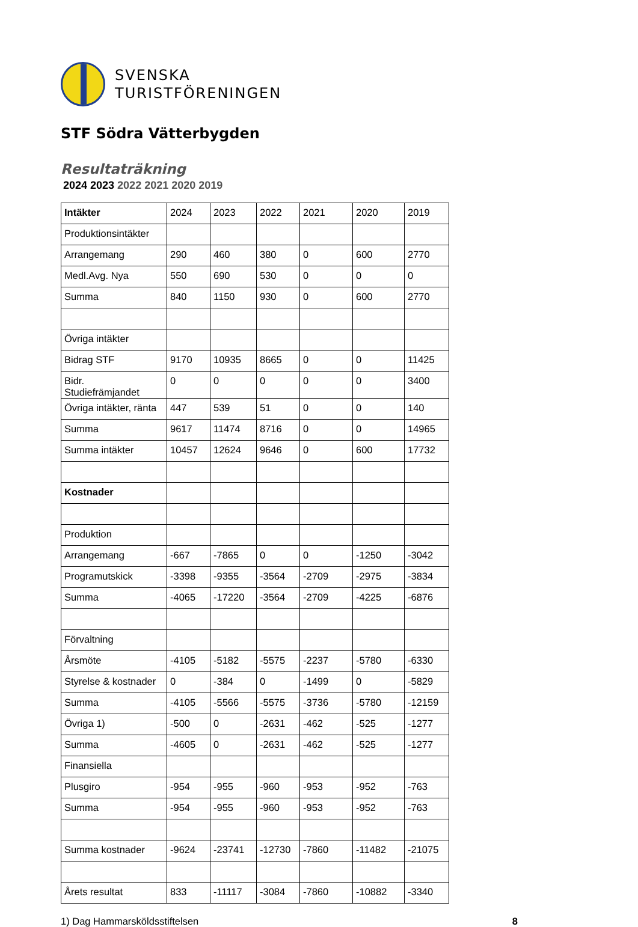SVENSKA
TURISTFÖRENINGEN
STF Södra Vätterbygden
Resultaträkning
2024 2023 2022 2021 2020 2019
| Intäkter | 2024 | 2023 | 2022 | 2021 | 2020 | 2019 |
| --- | --- | --- | --- | --- | --- | --- |
| Produktionsintäkter | | | | | | |
| Arrangemang | 290 | 460 | 380 | 0 | 600 | 2770 |
| Medl.Avg. Nya | 550 | 690 | 530 | 0 | 0 | 0 |
| Summa | 840 | 1150 | 930 | 0 | 600 | 2770 |
| Övriga intäkter | | | | | | |
| Bidrag STF | 9170 | 10935 | 8665 | 0 | 0 | 11425 |
| Bidr. Studiefrämjandet | 0 | 0 | 0 | 0 | 0 | 3400 |
| Övriga intäkter, ränta | 447 | 539 | 51 | 0 | 0 | 140 |
| Summa | 9617 | 11474 | 8716 | 0 | 0 | 14965 |
| Summa intäkter | 10457 | 12624 | 9646 | 0 | 600 | 17732 |
| Kostnader | | | | | | |
| Produktion | | | | | | |
| Arrangemang | -667 | -7865 | 0 | 0 | -1250 | -3042 |
| Programutskick | -3398 | -9355 | -3564 | -2709 | -2975 | -3834 |
| Summa | -4065 | -17220 | -3564 | -2709 | -4225 | -6876 |
| Förvaltning | | | | | | |
| Årsmöte | -4105 | -5182 | -5575 | -2237 | -5780 | -6330 |
| Styrelse & kostnader | 0 | -384 | 0 | -1499 | 0 | -5829 |
| Summa | -4105 | -5566 | -5575 | -3736 | -5780 | -12159 |
| Övriga 1) | -500 | 0 | -2631 | -462 | -525 | -1277 |
| Summa | -4605 | 0 | -2631 | -462 | -525 | -1277 |
| Finansiella | | | | | | |
| Plusgiro | -954 | -955 | -960 | -953 | -952 | -763 |
| Summa | -954 | -955 | -960 | -953 | -952 | -763 |
| Summa kostnader | -9624 | -23741 | -12730 | -7860 | -11482 | -21075 |
| Årets resultat | 833 | -11117 | -3084 | -7860 | -10882 | -3340 |
1) Dag Hammarsköldsstiftelsen 8